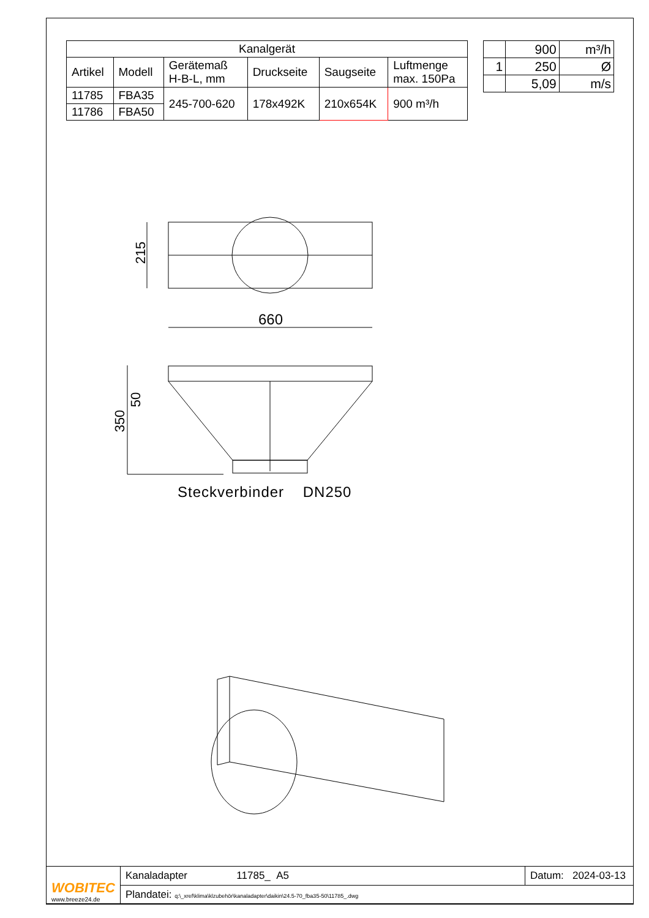| Kanalgerät | | | | | |
| --- | --- | --- | --- | --- | --- |
| Artikel | Modell | Gerätemaß H-B-L, mm | Druckseite | Saugseite | Luftmenge max. 150Pa |
| 11785 | FBA35 | 245-700-620 | 178x492K | 210x654K | 900 m³/h |
| 11786 | FBA50 | | | | |
| | 900 | m³/h |
| 1 | 250 | Ø |
| | 5,09 | m/s |
215
660
50
350
Steckverbinder DN250
| WOBITEC www.breeze24.de | Kanaladapter 11785_ A5 | Datum: 2024-03-13 |
| | Plandatei: q:\_xref\klima\klzubehör\kanaladapter\daikin\24.5-70_fba35-50\11785_.dwg | |